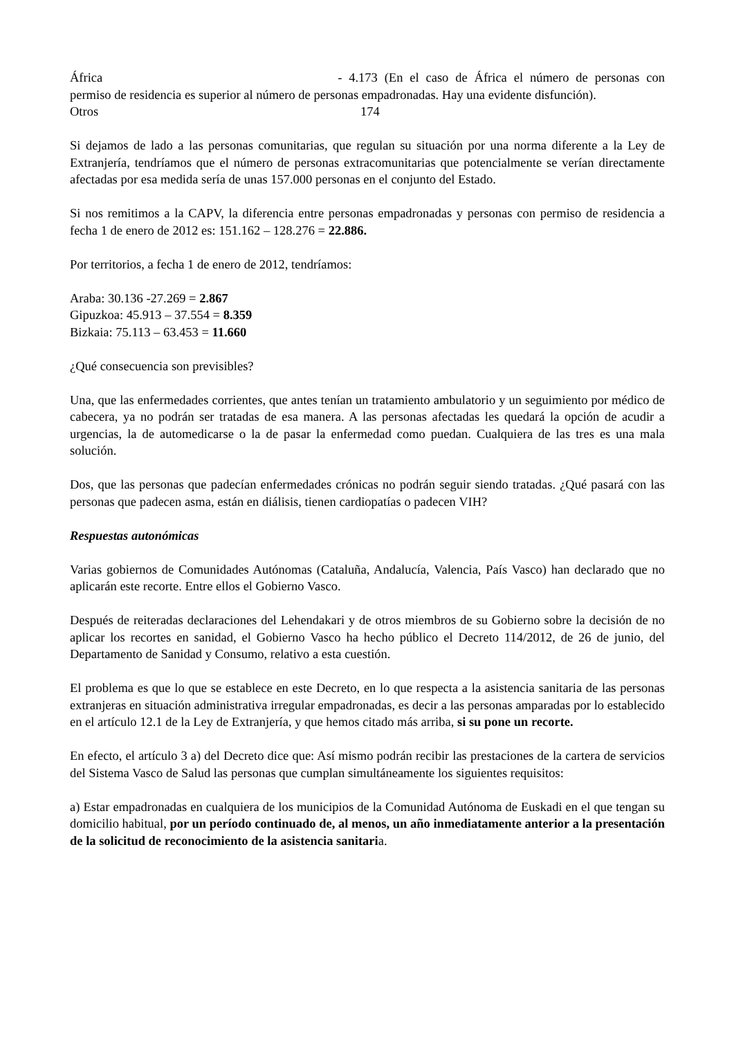África - 4.173 (En el caso de África el número de personas con permiso de residencia es superior al número de personas empadronadas. Hay una evidente disfunción).
Otros 174
Si dejamos de lado a las personas comunitarias, que regulan su situación por una norma diferente a la Ley de Extranjería, tendríamos que el número de personas extracomunitarias que potencialmente se verían directamente afectadas por esa medida sería de unas 157.000 personas en el conjunto del Estado.
Si nos remitimos a la CAPV, la diferencia entre personas empadronadas y personas con permiso de residencia a fecha 1 de enero de 2012 es: 151.162 – 128.276 = 22.886.
Por territorios, a fecha 1 de enero de 2012, tendríamos:
Araba: 30.136 -27.269 = 2.867
Gipuzkoa: 45.913 – 37.554 = 8.359
Bizkaia: 75.113 – 63.453 = 11.660
¿Qué consecuencia son previsibles?
Una, que las enfermedades corrientes, que antes tenían un tratamiento ambulatorio y un seguimiento por médico de cabecera, ya no podrán ser tratadas de esa manera. A las personas afectadas les quedará la opción de acudir a urgencias, la de automedicarse o la de pasar la enfermedad como puedan. Cualquiera de las tres es una mala solución.
Dos, que las personas que padecían enfermedades crónicas no podrán seguir siendo tratadas. ¿Qué pasará con las personas que padecen asma, están en diálisis, tienen cardiopatías o padecen VIH?
Respuestas autonómicas
Varias gobiernos de Comunidades Autónomas (Cataluña, Andalucía, Valencia, País Vasco) han declarado que no aplicarán este recorte. Entre ellos el Gobierno Vasco.
Después de reiteradas declaraciones del Lehendakari y de otros miembros de su Gobierno sobre la decisión de no aplicar los recortes en sanidad, el Gobierno Vasco ha hecho público el Decreto 114/2012, de 26 de junio, del Departamento de Sanidad y Consumo, relativo a esta cuestión.
El problema es que lo que se establece en este Decreto, en lo que respecta a la asistencia sanitaria de las personas extranjeras en situación administrativa irregular empadronadas, es decir a las personas amparadas por lo establecido en el artículo 12.1 de la Ley de Extranjería, y que hemos citado más arriba, si su pone un recorte.
En efecto, el artículo 3 a) del Decreto dice que: Así mismo podrán recibir las prestaciones de la cartera de servicios del Sistema Vasco de Salud las personas que cumplan simultáneamente los siguientes requisitos:
a) Estar empadronadas en cualquiera de los municipios de la Comunidad Autónoma de Euskadi en el que tengan su domicilio habitual, por un período continuado de, al menos, un año inmediatamente anterior a la presentación de la solicitud de reconocimiento de la asistencia sanitaria.